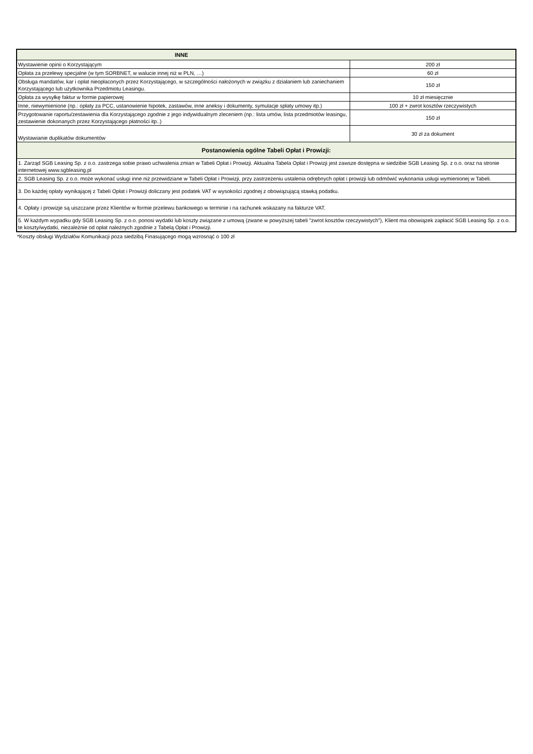| INNE | |
| --- | --- |
| Wystawienie opinii o Korzystającym | 200 zł |
| Opłata za przelewy specjalne (w tym SORBNET, w walucie innej niż w PLN, …) | 60 zł |
| Obsługa mandatów, kar i opłat nieopłaconych przez Korzystającego, w szczególności nałożonych w związku z działaniem lub zaniechaniem Korzystającego lub użytkownika Przedmiotu Leasingu. | 150 zł |
| Opłata za wysyłkę faktur w formie papierowej | 10 zł miesięcznie |
| Inne, niewymienione (np.: opłaty za PCC, ustanowienie hipotek, zastawów, inne aneksy i dokumenty, symulacje spłaty umowy itp.) | 100 zł + zwrot kosztów rzeczywistych |
| Przygotowanie raportu/zestawienia dla Korzystającego zgodnie z jego indywidualnym zleceniem (np.: lista umów, lista przedmiotów leasingu, zestawienie dokonanych przez Korzystającego płatności itp..) | 150 zł |
| Wystawianie duplikatów dokumentów | 30 zł za dokument |
| Postanowienia ogólne Tabeli Opłat i Prowizji: | |
| 1. Zarząd SGB Leasing Sp. z o.o. zastrzega sobie prawo uchwalenia zmian w Tabeli Opłat i Prowizji. Aktualna Tabela Opłat i Prowizji jest zawsze dostępna w siedzibie SGB Leasing Sp. z o.o. oraz na stronie internetowej www.sgbleasing.pl | |
| 2. SGB Leasing Sp. z o.o. może wykonać usługi inne niż przewidziane w Tabeli Opłat i Prowizji, przy zastrzeżeniu ustalenia odrębnych opłat i prowizji lub odmówić wykonania usługi wymienionej w Tabeli. | |
| 3. Do każdej opłaty wynikającej z Tabeli Opłat i Prowizji doliczany jest podatek VAT w wysokości zgodnej z obowiązującą stawką podatku. | |
| 4. Opłaty i prowizje są uiszczane przez Klientów w formie przelewu bankowego w terminie i na rachunek wskazany na fakturze VAT. | |
| 5. W każdym wypadku gdy SGB Leasing Sp. z o.o. ponosi wydatki lub koszty związane z umową (zwane w powyższej tabeli "zwrot kosztów rzeczywistych"), Klient ma obowiązek zapłacić SGB Leasing Sp. z o.o. te koszty/wydatki, niezależnie od opłat należnych zgodnie z Tabelą Opłat i Prowizji. | |
*Koszty obsługi Wydziałów Komunikacji poza siedzibą Finasującego mogą wzrosnąć o 100 zł